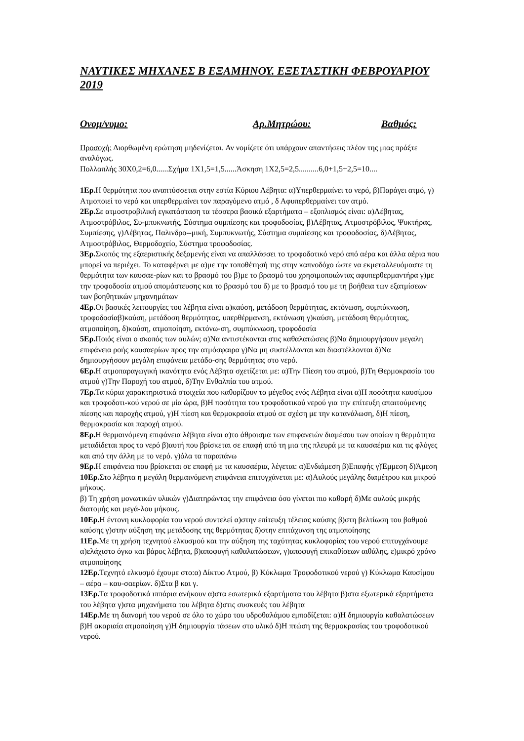ΝΑΥΤΙΚΕΣ ΜΗΧΑΝΕΣ Β ΕΞΑΜΗΝΟΥ. ΕΞΕΤΑΣΤΙΚΗ ΦΕΒΡΟΥΑΡΙΟΥ 2019
Ονομ/νυμο: Αρ.Μητρώου: Βαθμός:
Προσοχή: Διορθωμένη ερώτηση μηδενίζεται. Αν νομίζετε ότι υπάρχουν απαντήσεις πλέον της μιας πράξτε αναλόγως.
Πολλαπλής 30Χ0,2=6,0......Σχήμα 1Χ1,5=1,5......Άσκηση 1Χ2,5=2,5..........6,0+1,5+2,5=10....
1Ερ. Η θερμότητα που αναπτύσσεται στην εστία Κύριου Λέβητα: α)Υπερθερμαίνει το νερό, β)Παράγει ατμό, γ) Ατμοποιεί το νερό και υπερθερμαίνει τον παραγόμενο ατμό , δ Αφυπερθερμαίνει τον ατμό.
2Ερ. Σε ατμοστροβιλική εγκατάσταση τα τέσσερα βασικά εξαρτήματα – εξοπλισμός είναι: α)Λέβητας, Ατμοστρόβιλος, Συ-μπυκνωτής, Σύστημα συμπίεσης και τροφοδοσίας, β)Λέβητας, Ατμοστρόβιλος, Ψυκτήρας, Συμπίεσης, γ)Λέβητας, Παλινδρο--μική, Συμπυκνωτής, Σύστημα συμπίεσης και τροφοδοσίας, δ)Λέβητας, Ατμοστρόβιλος, Θερμοδοχείο, Σύστημα τροφοδοσίας.
3Ερ. Σκοπός της εξαεριστικής δεξαμενής είναι να απαλλάσσει το τροφοδοτικό νερό από αέρα και άλλα αέρια που μπορεί να περιέχει. Το καταφέρνει με α)με την τοποθέτησή της στην καπνοδόχο ώστε να εκμεταλλευόμαστε τη θερμότητα των καυσαε-ρίων και το βρασμό του β)με το βρασμό του χρησιμοποιώντας αφυπερθερμαντήρα γ)με την τροφοδοσία ατμού απομάστευσης και το βρασμό του δ) με το βρασμό του με τη βοήθεια των εξατμίσεων των βοηθητικών μηχανημάτων
4Ερ. Οι βασικές λειτουργίες του λέβητα είναι α)καύση, μετάδοση θερμότητας, εκτόνωση, συμπύκνωση, τροφοδοσίαβ)καύση, μετάδοση θερμότητας, υπερθέρμανση, εκτόνωση γ)καύση, μετάδοση θερμότητας, ατμοποίηση, δ)καύση, ατμοποίηση, εκτόνω-ση, συμπύκνωση, τροφοδοσία
5Ερ. Ποιός είναι ο σκοπός των αυλών; α)Να αντιστέκονται στις καθαλατώσεις β)Να δημιουργήσουν μεγαλη επιφάνεια ροής καυσαερίων προς την ατμόσφαιρα γ)Να μη συστέλλονται και διαστέλλονται δ)Να δημιουργήσουν μεγάλη επιφάνεια μετάδο-σης θερμότητας στο νερό.
6Ερ. Η ατμοπαραγωγική ικανότητα ενός Λέβητα σχετίζεται με: α)Την Πίεση του ατμού, β)Τη Θερμοκρασία του ατμού γ)Την Παροχή του ατμού, δ)Την Ενθαλπία του ατμού.
7Ερ. Τα κύρια χαρακτηριστικά στοιχεία που καθορίζουν το μέγεθος ενός Λέβητα είναι α)Η ποσότητα καυσίμου και τροφοδοτι-κού νερού σε μία ώρα, β)Η ποσότητα του τροφοδοτικού νερού για την επίτευξη απαιτούμενης πίεσης και παροχής ατμού, γ)Η πίεση και θερμοκρασία ατμού σε σχέση με την κατανάλωση, δ)Η πίεση, θερμοκρασία και παροχή ατμού.
8Ερ. Η θερμαινόμενη επιφάνεια λέβητα είναι α)το άθροισμα των επιφανειών διαμέσου των οποίων η θερμότητα μεταδίδεται προς το νερό β)αυτή που βρίσκεται σε επαφή από τη μια της πλευρά με τα καυσαέρια και τις φλόγες και από την άλλη με το νερό. γ)όλα τα παραπάνω
9Ερ. Η επιφάνεια που βρίσκεται σε επαφή με τα καυσαέρια, λέγεται: α)Ενδιάμεση β)Επαφής γ)Έμμεση δ)Άμεση
10Ερ. Στο λέβητα η μεγάλη θερμαινόμενη επιφάνεια επιτυγχάνεται με: α)Αυλούς μεγάλης διαμέτρου και μικρού μήκους.
β) Τη χρήση μονωτικών υλικών γ)Διατηρώντας την επιφάνεια όσο γίνεται πιο καθαρή δ)Με αυλούς μικρής διατομής και μεγά-λου μήκους.
10Ερ. Η έντονη κυκλοφορία του νερού συντελεί α)στην επίτευξη τέλειας καύσης β)στη βελτίωση του βαθμού καύσης γ)στην αύξηση της μετάδοσης της θερμότητας δ)στην επιτάχυνση της ατμοποίησης
11Ερ. Με τη χρήση τεχνητού ελκυσμού και την αύξηση της ταχύτητας κυκλοφορίας του νερού επιτυγχάνουμε α)ελάχιστο όγκο και βάρος λέβητα, β)αποφυγή καθαλατώσεων, γ)αποφυγή επικαθίσεων αιθάλης, ε)μικρό χρόνο ατμοποίησης
12Ερ. Τεχνητό ελκυσμό έχουμε στο:α) Δίκτυο Ατμού, β) Κύκλωμα Τροφοδοτικού νερού γ) Κύκλωμα Καυσίμου – αέρα – καυ-σαερίων. δ)Στα β και γ.
13Ερ. Τα τροφοδοτικά ιππάρια ανήκουν α)στα εσωτερικά εξαρτήματα του λέβητα β)στα εξωτερικά εξαρτήματα του λέβητα γ)στα μηχανήματα του λέβητα δ)στις συσκευές του λέβητα
14Ερ. Με τη διανομή του νερού σε όλο το χώρο του υδροθαλάμου εμποδίζεται: α)Η δημιουργία καθαλατώσεων β)Η ακαριαία ατμοποίηση γ)Η δημιουργία τάσεων στο υλικό δ)Η πτώση της θερμοκρασίας του τροφοδοτικού νερού.